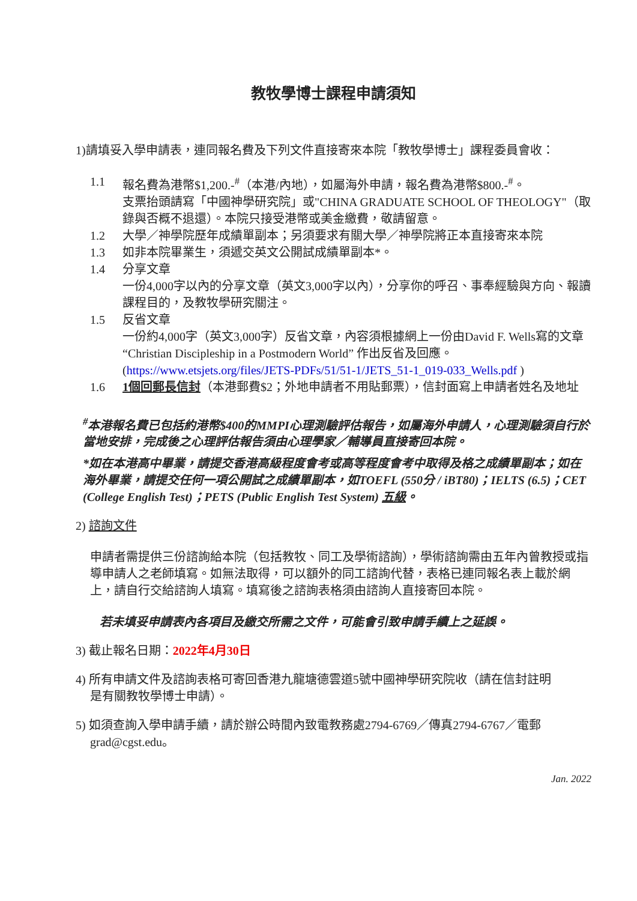教牧學博士課程申請須知
1)請填妥入學申請表，連同報名費及下列文件直接寄來本院「教牧學博士」課程委員會收：
1.1 報名費為港幣$1,200.-<sup>#</sup>（本港/內地），如屬海外申請，報名費為港幣$800.-<sup>#</sup>。
支票抬頭請寫「中國神學研究院」或"CHINA GRADUATE SCHOOL OF THEOLOGY"（取錄與否概不退還）。本院只接受港幣或美金繳費，敬請留意。
1.2 大學／神學院歷年成績單副本；另須要求有關大學／神學院將正本直接寄來本院
1.3 如非本院畢業生，須遞交英文公開試成績單副本*。
1.4 分享文章
一份4,000字以內的分享文章（英文3,000字以內），分享你的呼召、事奉經驗與方向、報讀課程目的，及教牧學研究關注。
1.5 反省文章
一份約4,000字（英文3,000字）反省文章，內容須根據網上一份由David F. Wells寫的文章 “Christian Discipleship in a Postmodern World” 作出反省及回應。(https://www.etsjets.org/files/JETS-PDFs/51/51-1/JETS_51-1_019-033_Wells.pdf )
1.6 1個回郵長信封（本港郵費$2；外地申請者不用貼郵票），信封面寫上申請者姓名及地址
<sup>#</sup> 本港報名費已包括約港幣$400的MMPI心理測驗評估報告，如屬海外申請人，心理測驗須自行於當地安排，完成後之心理評估報告須由心理學家／輔導員直接寄回本院。
*如在本港高中畢業，請提交香港高級程度會考或高等程度會考中取得及格之成績單副本；如在海外畢業，請提交任何一項公開試之成績單副本，如TOEFL (550分 / iBT80)；IELTS (6.5)；CET (College English Test)；PETS (Public English Test System) 五級。
2) 諮詢文件
申請者需提供三份諮詢給本院（包括教牧、同工及學術諮詢），學術諮詢需由五年內曾教授或指導申請人之老師填寫。如無法取得，可以額外的同工諮詢代替，表格已連同報名表上載於網上，請自行交給諮詢人填寫。填寫後之諮詢表格須由諮詢人直接寄回本院。
若未填妥申請表內各項目及繳交所需之文件，可能會引致申請手續上之延誤。
3) 截止報名日期：2022年4月30日
4) 所有申請文件及諮詢表格可寄回香港九龍塘德雲道5號中國神學研究院收（請在信封註明
是有關教牧學博士申請）。
5) 如須查詢入學申請手續，請於辦公時間內致電教務處2794-6769／傳真2794-6767／電郵
grad@cgst.edu。
Jan. 2022